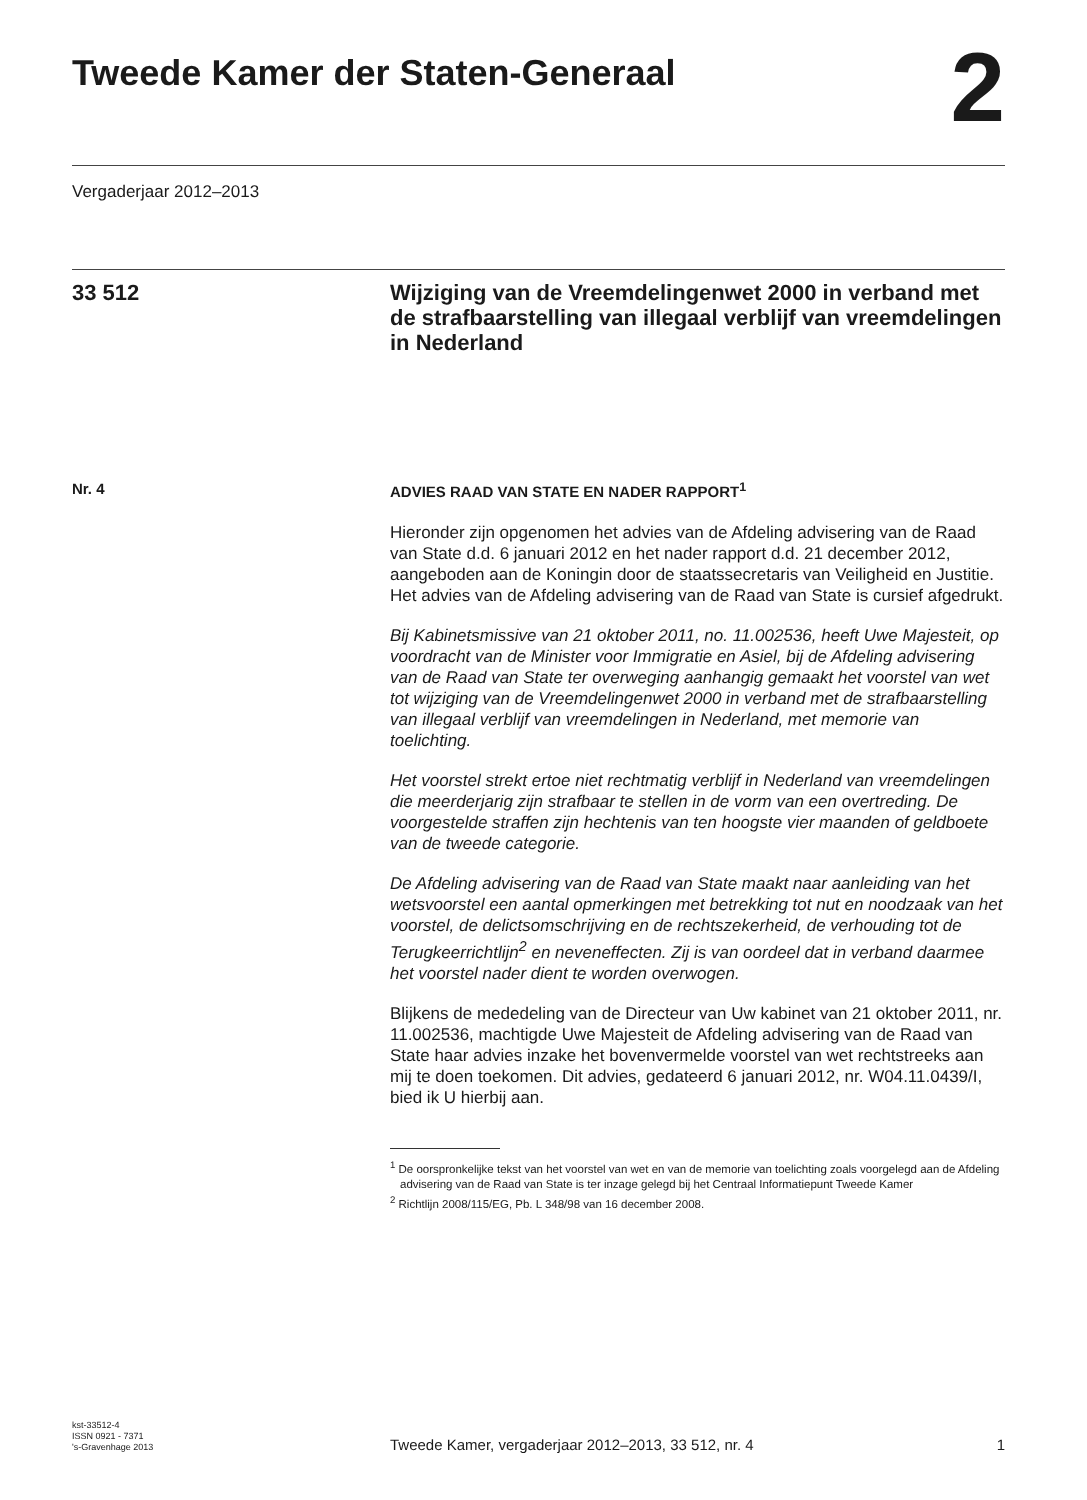Tweede Kamer der Staten-Generaal
2
Vergaderjaar 2012–2013
33 512
Wijziging van de Vreemdelingenwet 2000 in verband met de strafbaarstelling van illegaal verblijf van vreemdelingen in Nederland
Nr. 4 ADVIES RAAD VAN STATE EN NADER RAPPORT<sup>1</sup>
Hieronder zijn opgenomen het advies van de Afdeling advisering van de Raad van State d.d. 6 januari 2012 en het nader rapport d.d. 21 december 2012, aangeboden aan de Koningin door de staatssecretaris van Veiligheid en Justitie. Het advies van de Afdeling advisering van de Raad van State is cursief afgedrukt.
Bij Kabinetsmissive van 21 oktober 2011, no. 11.002536, heeft Uwe Majesteit, op voordracht van de Minister voor Immigratie en Asiel, bij de Afdeling advisering van de Raad van State ter overweging aanhangig gemaakt het voorstel van wet tot wijziging van de Vreemdelingenwet 2000 in verband met de strafbaarstelling van illegaal verblijf van vreemdelingen in Nederland, met memorie van toelichting.
Het voorstel strekt ertoe niet rechtmatig verblijf in Nederland van vreemdelingen die meerderjarig zijn strafbaar te stellen in de vorm van een overtreding. De voorgestelde straffen zijn hechtenis van ten hoogste vier maanden of geldboete van de tweede categorie.
De Afdeling advisering van de Raad van State maakt naar aanleiding van het wetsvoorstel een aantal opmerkingen met betrekking tot nut en noodzaak van het voorstel, de delictsomschrijving en de rechtszekerheid, de verhouding tot de Terugkeerrichtlijn<sup>2</sup> en neveneffecten. Zij is van oordeel dat in verband daarmee het voorstel nader dient te worden overwogen.
Blijkens de mededeling van de Directeur van Uw kabinet van 21 oktober 2011, nr. 11.002536, machtigde Uwe Majesteit de Afdeling advisering van de Raad van State haar advies inzake het bovenvermelde voorstel van wet rechtstreeks aan mij te doen toekomen. Dit advies, gedateerd 6 januari 2012, nr. W04.11.0439/I, bied ik U hierbij aan.
<sup>1</sup> De oorspronkelijke tekst van het voorstel van wet en van de memorie van toelichting zoals voorgelegd aan de Afdeling advisering van de Raad van State is ter inzage gelegd bij het Centraal Informatiepunt Tweede Kamer
<sup>2</sup> Richtlijn 2008/115/EG, Pb. L 348/98 van 16 december 2008.
kst-33512-4
ISSN 0921 - 7371
's-Gravenhage 2013
Tweede Kamer, vergaderjaar 2012–2013, 33 512, nr. 4
1